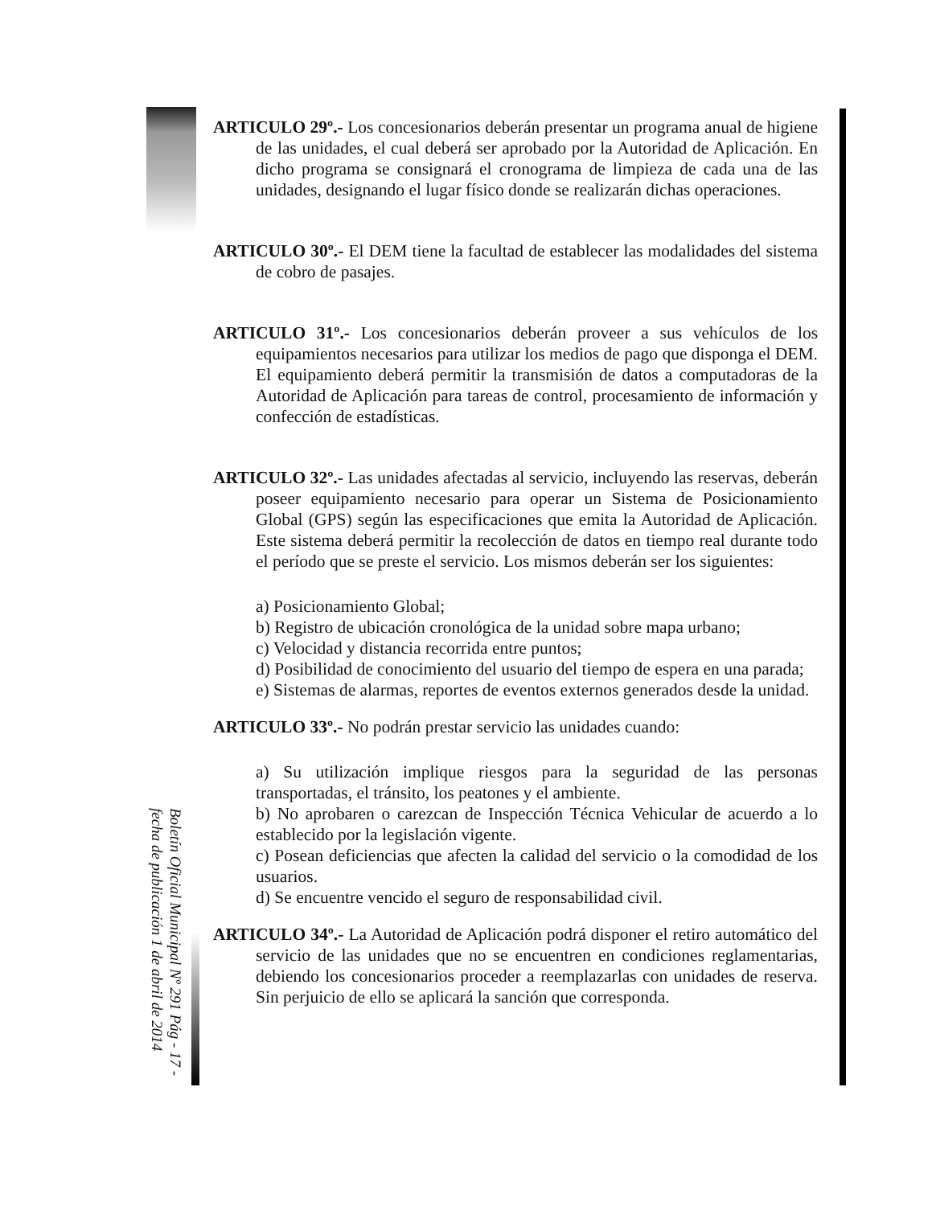ARTICULO 29º.- Los concesionarios deberán presentar un programa anual de higiene de las unidades, el cual deberá ser aprobado por la Autoridad de Aplicación. En dicho programa se consignará el cronograma de limpieza de cada una de las unidades, designando el lugar físico donde se realizarán dichas operaciones.
ARTICULO 30º.- El DEM tiene la facultad de establecer las modalidades del sistema de cobro de pasajes.
ARTICULO 31º.- Los concesionarios deberán proveer a sus vehículos de los equipamientos necesarios para utilizar los medios de pago que disponga el DEM. El equipamiento deberá permitir la transmisión de datos a computadoras de la Autoridad de Aplicación para tareas de control, procesamiento de información y confección de estadísticas.
ARTICULO 32º.- Las unidades afectadas al servicio, incluyendo las reservas, deberán poseer equipamiento necesario para operar un Sistema de Posicionamiento Global (GPS) según las especificaciones que emita la Autoridad de Aplicación. Este sistema deberá permitir la recolección de datos en tiempo real durante todo el período que se preste el servicio. Los mismos deberán ser los siguientes:
a) Posicionamiento Global;
b) Registro de ubicación cronológica de la unidad sobre mapa urbano;
c) Velocidad y distancia recorrida entre puntos;
d) Posibilidad de conocimiento del usuario del tiempo de espera en una parada;
e) Sistemas de alarmas, reportes de eventos externos generados desde la unidad.
ARTICULO 33º.- No podrán prestar servicio las unidades cuando:
a) Su utilización implique riesgos para la seguridad de las personas transportadas, el tránsito, los peatones y el ambiente.
b) No aprobaren o carezcan de Inspección Técnica Vehicular de acuerdo a lo establecido por la legislación vigente.
c) Posean deficiencias que afecten la calidad del servicio o la comodidad de los usuarios.
d) Se encuentre vencido el seguro de responsabilidad civil.
ARTICULO 34º.- La Autoridad de Aplicación podrá disponer el retiro automático del servicio de las unidades que no se encuentren en condiciones reglamentarias, debiendo los concesionarios proceder a reemplazarlas con unidades de reserva. Sin perjuicio de ello se aplicará la sanción que corresponda.
Boletín Oficial Municipal Nº 291 Pág - 17 - fecha de publicación 1 de abril de 2014